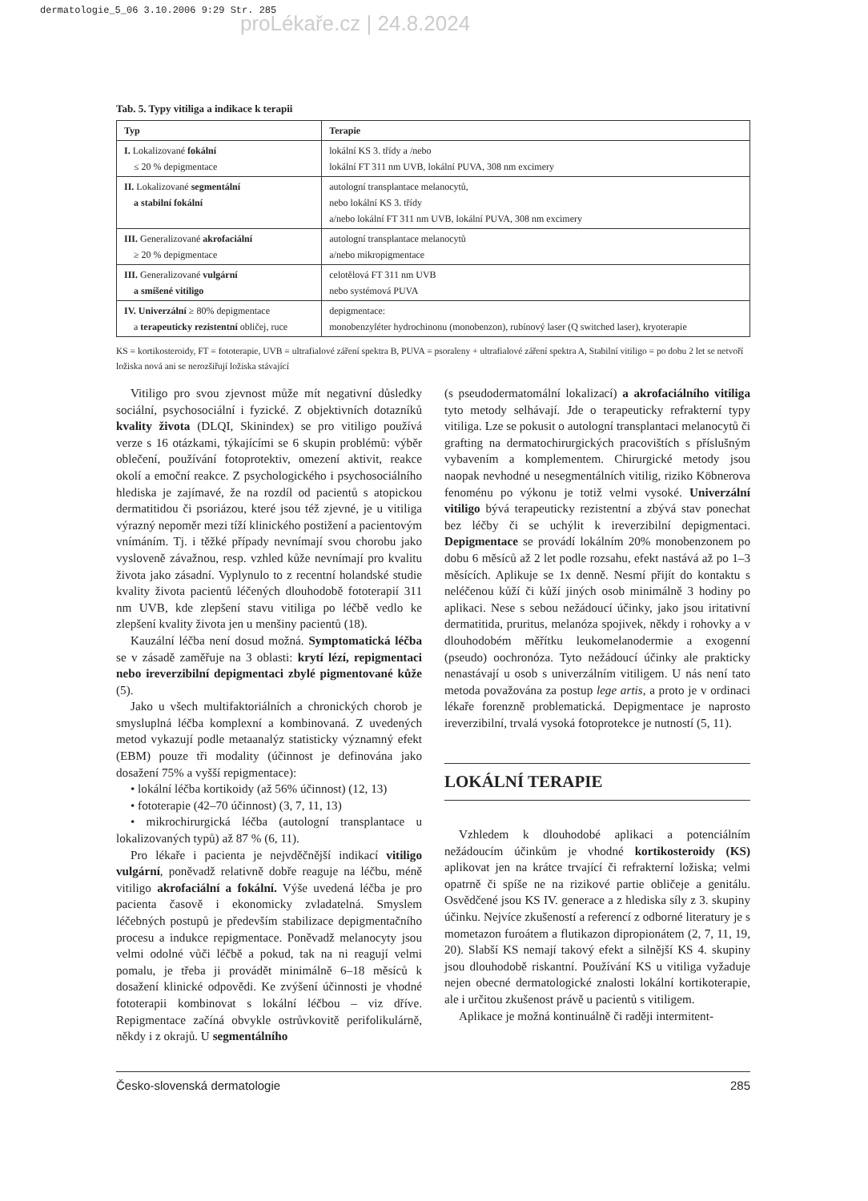dermatologie_5_06 3.10.2006 9:29 Str. 285
proLékaře.cz | 24.8.2024
Tab. 5. Typy vitiliga a indikace k terapii
| Typ | Terapie |
| --- | --- |
| I. Lokalizované fokální ≤ 20 % depigmentace | lokální KS 3. třídy a /nebo lokální FT 311 nm UVB, lokální PUVA, 308 nm excimery |
| II. Lokalizované segmentální a stabilní fokální | autologní transplantace melanocytů, nebo lokální KS 3. třídy a/nebo lokální FT 311 nm UVB, lokální PUVA, 308 nm excimery |
| III. Generalizované akrofaciální ≥ 20 % depigmentace | autologní transplantace melanocytů a/nebo mikropigmentace |
| III. Generalizované vulgární a smíšené vitiligo | celotělová FT 311 nm UVB nebo systémová PUVA |
| IV. Univerzální ≥ 80% depigmentace a terapeuticky rezistentní obličej, ruce | depigmentace: monobenzyléter hydrochinonu (monobenzon), rubínový laser (Q switched laser), kryoterapie |
KS = kortikosteroidy, FT = fototerapie, UVB = ultrafialové záření spektra B, PUVA = psoraleny + ultrafialové záření spektra A, Stabilní vitiligo = po dobu 2 let se netvoří ložiska nová ani se nerozšiřují ložiska stávající
Vitiligo pro svou zjevnost může mít negativní důsledky sociální, psychosociální i fyzické. Z objektivních dotazníků kvality života (DLQI, Skinindex) se pro vitiligo používá verze s 16 otázkami, týkajícími se 6 skupin problémů: výběr oblečení, používání fotoprotektiv, omezení aktivit, reakce okolí a emoční reakce. Z psychologického i psychosociálního hlediska je zajímavé, že na rozdíl od pacientů s atopickou dermatitidou či psoriázou, které jsou též zjevné, je u vitiliga výrazný nepoměr mezi tíží klinického postižení a pacientovým vnímáním. Tj. i těžké případy nevnímají svou chorobu jako vysloveně závažnou, resp. vzhled kůže nevnímají pro kvalitu života jako zásadní. Vyplynulo to z recentní holandské studie kvality života pacientů léčených dlouhodobě fototerapií 311 nm UVB, kde zlepšení stavu vitiliga po léčbě vedlo ke zlepšení kvality života jen u menšiny pacientů (18).
Kauzální léčba není dosud možná. Symptomatická léčba se v zásadě zaměřuje na 3 oblasti: krytí lézí, repigmentaci nebo ireverzibilní depigmentaci zbylé pigmentované kůže (5).
Jako u všech multifaktoriálních a chronických chorob je smysluplná léčba komplexní a kombinovaná. Z uvedených metod vykazují podle metaanalýz statisticky významný efekt (EBM) pouze tři modality (účinnost je definována jako dosažení 75% a vyšší repigmentace):
• lokální léčba kortikoidy (až 56% účinnost) (12, 13)
• fototerapie (42–70 účinnost) (3, 7, 11, 13)
• mikrochirurgická léčba (autologní transplantace u lokalizovaných typů) až 87 % (6, 11).
Pro lékaře i pacienta je nejvděčnější indikací vitiligo vulgární, poněvadž relativně dobře reaguje na léčbu, méně vitiligo akrofaciální a fokální. Výše uvedená léčba je pro pacienta časově i ekonomicky zvladatelná. Smyslem léčebných postupů je především stabilizace depigmentačního procesu a indukce repigmentace. Poněvadž melanocyty jsou velmi odolné vůči léčbě a pokud, tak na ni reagují velmi pomalu, je třeba ji provádět minimálně 6–18 měsíců k dosažení klinické odpovědi. Ke zvýšení účinnosti je vhodné fototerapii kombinovat s lokální léčbou – viz dříve. Repigmentace začíná obvykle ostrůvkovitě perifolikulárně, někdy i z okrajů. U segmentálního
(s pseudodermatomální lokalizací) a akrofaciálního vitiliga tyto metody selhávají. Jde o terapeuticky refrakterní typy vitiliga. Lze se pokusit o autologní transplantaci melanocytů či grafting na dermatochirurgických pracovištích s příslušným vybavením a komplementem. Chirurgické metody jsou naopak nevhodné u nesegmentálních vitilig, riziko Köbnerova fenoménu po výkonu je totiž velmi vysoké. Univerzální vitiligo bývá terapeuticky rezistentní a zbývá stav ponechat bez léčby či se uchýlit k ireverzibilní depigmentaci. Depigmentace se provádí lokálním 20% monobenzonem po dobu 6 měsíců až 2 let podle rozsahu, efekt nastává až po 1–3 měsících. Aplikuje se 1x denně. Nesmí přijít do kontaktu s neléčenou kůží či kůží jiných osob minimálně 3 hodiny po aplikaci. Nese s sebou nežádoucí účinky, jako jsou iritativní dermatitida, pruritus, melanóza spojivek, někdy i rohovky a v dlouhodobém měřítku leukomelanodermie a exogenní (pseudo) oochronóza. Tyto nežádoucí účinky ale prakticky nenastávají u osob s univerzálním vitiligem. U nás není tato metoda považována za postup lege artis, a proto je v ordinaci lékaře forenzně problematická. Depigmentace je naprosto ireverzibilní, trvalá vysoká fotoprotekce je nutností (5, 11).
LOKÁLNÍ TERAPIE
Vzhledem k dlouhodobé aplikaci a potenciálním nežádoucím účinkům je vhodné kortikosteroidy (KS) aplikovat jen na krátce trvající či refrakterní ložiska; velmi opatrně či spíše ne na rizikové partie obličeje a genitálu. Osvědčené jsou KS IV. generace a z hlediska síly z 3. skupiny účinku. Nejvíce zkušeností a referencí z odborné literatury je s mometazon furoátem a flutikazon dipropionátem (2, 7, 11, 19, 20). Slabší KS nemají takový efekt a silnější KS 4. skupiny jsou dlouhodobě riskantní. Používání KS u vitiliga vyžaduje nejen obecné dermatologické znalosti lokální kortikoterapie, ale i určitou zkušenost právě u pacientů s vitiligem.
Aplikace je možná kontinuálně či raději intermitent-
Česko-slovenská dermatologie 285